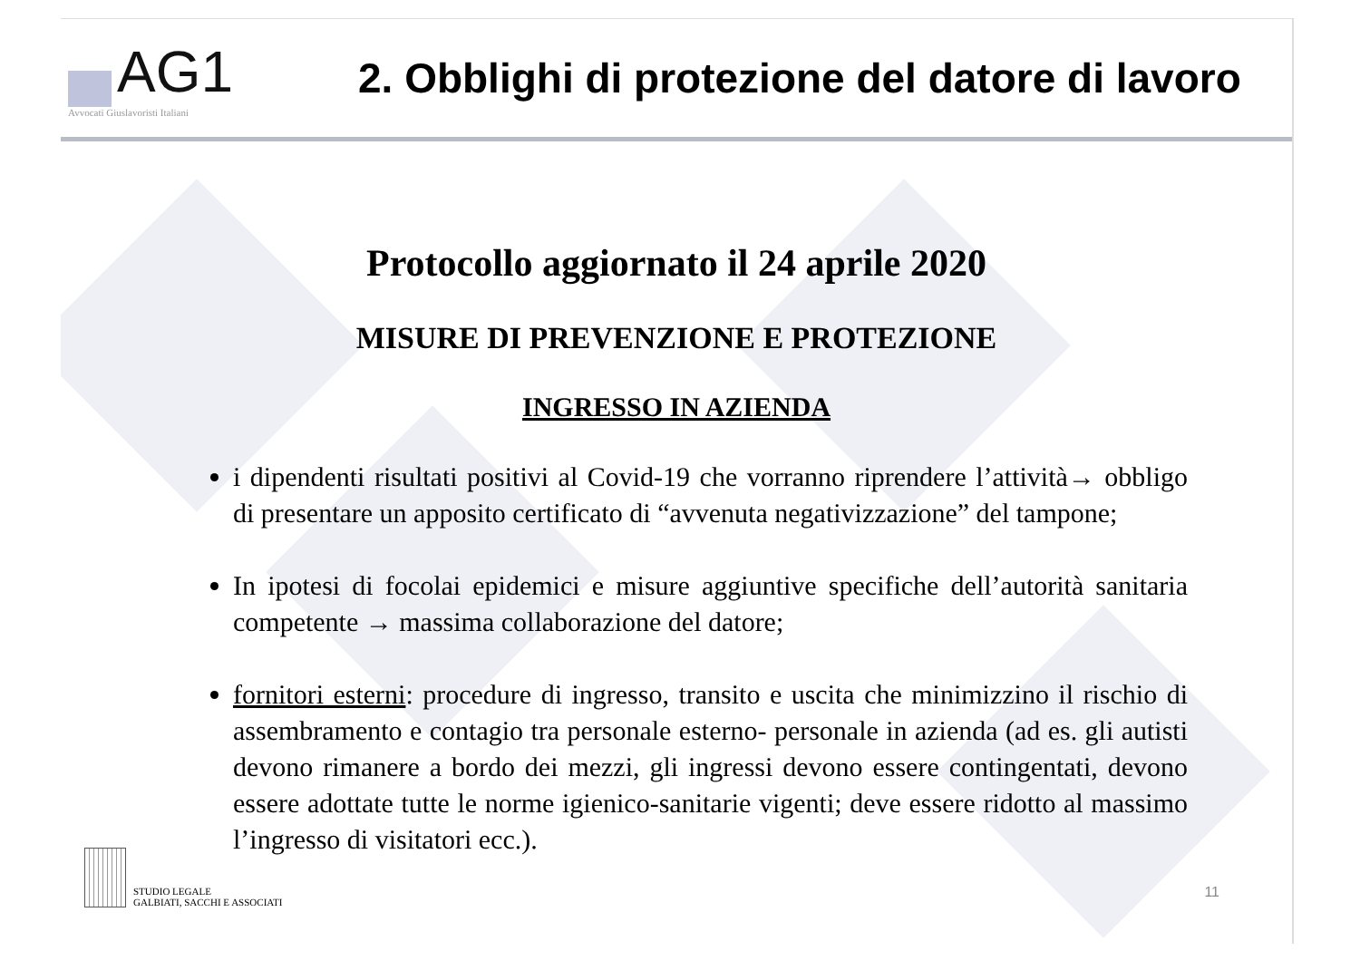AG1
Avvocati Giuslavoristi Italiani
2. Obblighi di protezione del datore di lavoro
Protocollo aggiornato il 24 aprile 2020
MISURE DI PREVENZIONE E PROTEZIONE
INGRESSO IN AZIENDA
i dipendenti risultati positivi al Covid-19 che vorranno riprendere l’attività→ obbligo di presentare un apposito certificato di “avvenuta negativizzazione” del tampone;
In ipotesi di focolai epidemici e misure aggiuntive specifiche dell’autorità sanitaria competente → massima collaborazione del datore;
fornitori esterni: procedure di ingresso, transito e uscita che minimizzino il rischio di assembramento e contagio tra personale esterno- personale in azienda (ad es. gli autisti devono rimanere a bordo dei mezzi, gli ingressi devono essere contingentati, devono essere adottate tutte le norme igienico-sanitarie vigenti; deve essere ridotto al massimo l’ingresso di visitatori ecc.).
STUDIO LEGALE
GALBIATI, SACCHI E ASSOCIATI
11